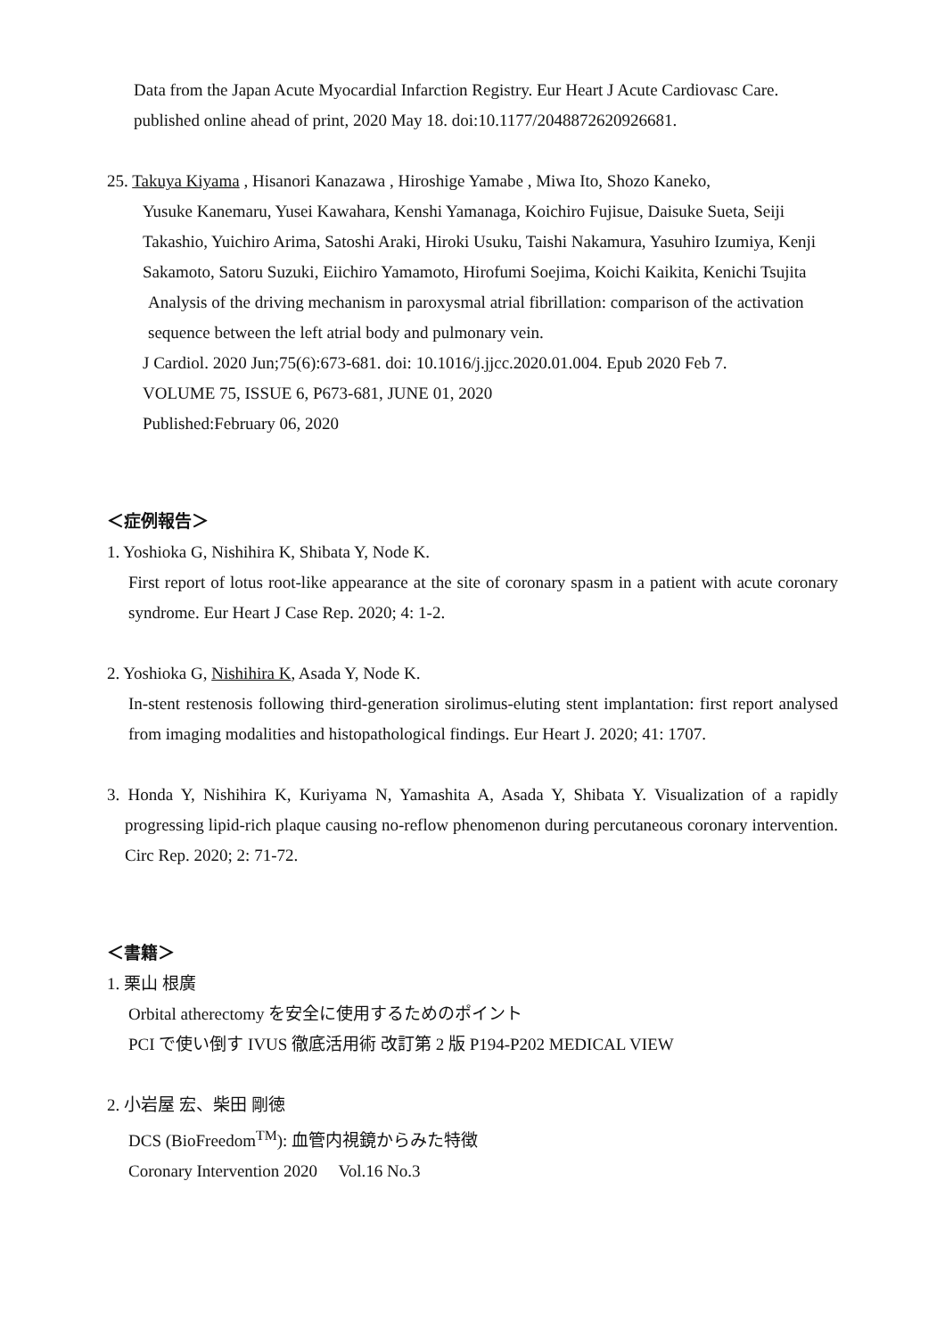Data from the Japan Acute Myocardial Infarction Registry. Eur Heart J Acute Cardiovasc Care. published online ahead of print, 2020 May 18. doi:10.1177/2048872620926681.
25. Takuya Kiyama , Hisanori Kanazawa , Hiroshige Yamabe , Miwa Ito, Shozo Kaneko,
Yusuke Kanemaru, Yusei Kawahara, Kenshi Yamanaga, Koichiro Fujisue, Daisuke Sueta, Seiji Takashio, Yuichiro Arima, Satoshi Araki, Hiroki Usuku, Taishi Nakamura, Yasuhiro Izumiya, Kenji Sakamoto, Satoru Suzuki, Eiichiro Yamamoto, Hirofumi Soejima, Koichi Kaikita, Kenichi Tsujita
Analysis of the driving mechanism in paroxysmal atrial fibrillation: comparison of the activation sequence between the left atrial body and pulmonary vein.
J Cardiol. 2020 Jun;75(6):673-681. doi: 10.1016/j.jjcc.2020.01.004. Epub 2020 Feb 7.
VOLUME 75, ISSUE 6, P673-681, JUNE 01, 2020
Published:February 06, 2020
＜症例報告＞
1. Yoshioka G, Nishihira K, Shibata Y, Node K.
First report of lotus root-like appearance at the site of coronary spasm in a patient with acute coronary syndrome. Eur Heart J Case Rep. 2020; 4: 1-2.
2. Yoshioka G, Nishihira K, Asada Y, Node K.
In-stent restenosis following third-generation sirolimus-eluting stent implantation: first report analysed from imaging modalities and histopathological findings. Eur Heart J. 2020; 41: 1707.
3. Honda Y, Nishihira K, Kuriyama N, Yamashita A, Asada Y, Shibata Y. Visualization of a rapidly progressing lipid-rich plaque causing no-reflow phenomenon during percutaneous coronary intervention. Circ Rep. 2020; 2: 71-72.
＜書籍＞
1. 栗山 根廣
Orbital atherectomy を安全に使用するためのポイント
PCI で使い倒す IVUS 徹底活用術 改訂第 2 版 P194-P202 MEDICAL VIEW
2. 小岩屋 宏、柴田 剛徳
DCS (BioFreedom<sup>TM</sup>): 血管内視鏡からみた特徴
Coronary Intervention 2020 Vol.16 No.3